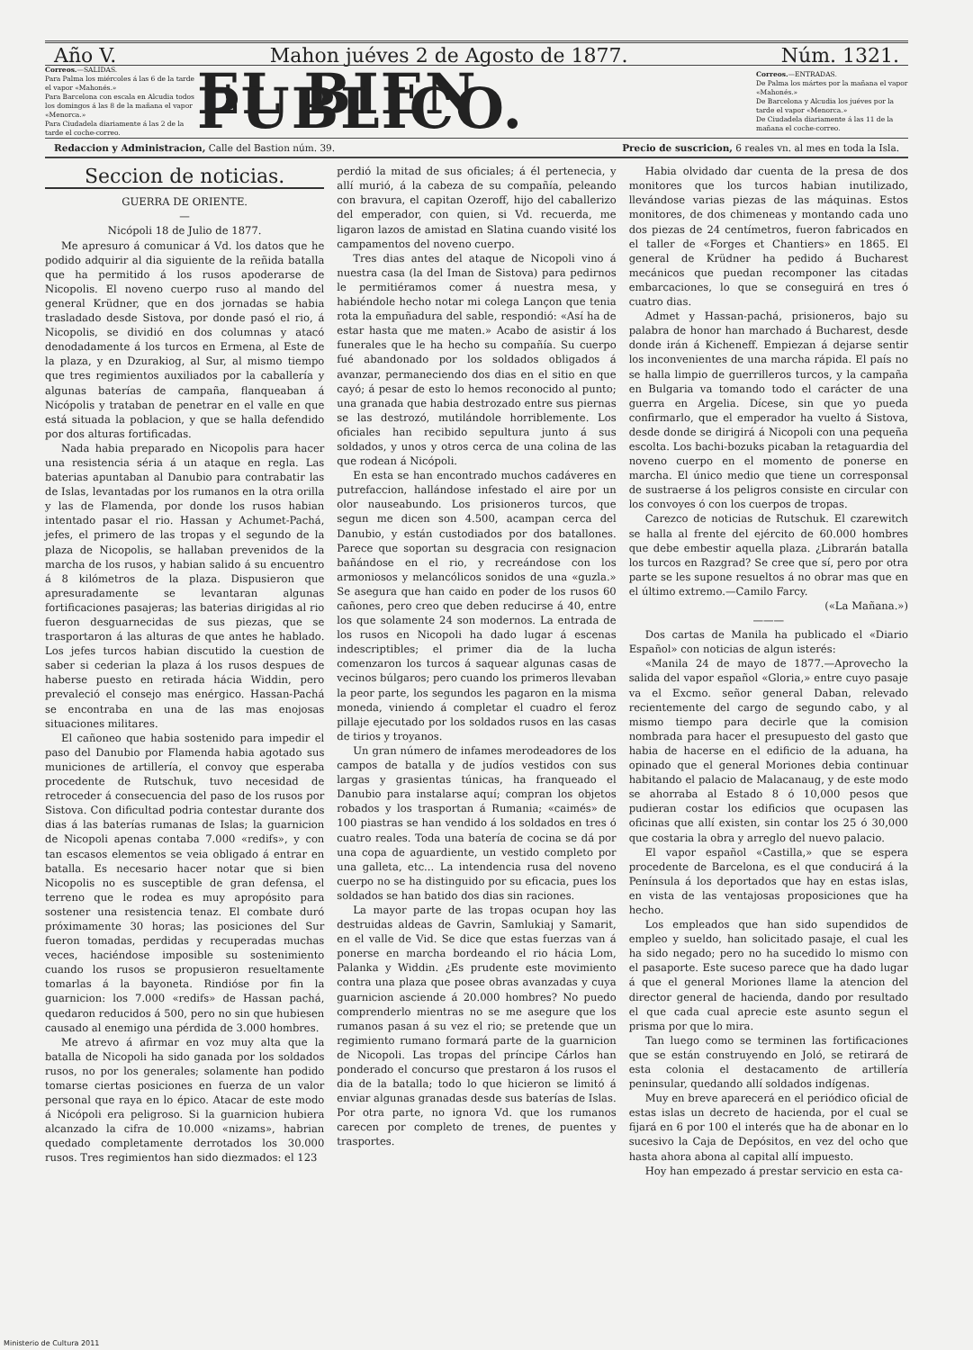Año V. Mahon juéves 2 de Agosto de 1877. Núm. 1321.
Correos.—SALIDAS.
Para Palma los miércoles á las 6 de la tarde el vapor «Mahonés.»
Para Barcelona con escala en Alcudia todos los domingos á las 8 de la mañana el vapor «Menorca.»
Para Ciudadela diariamente á las 2 de la tarde el coche-correo.
EL BIEN PUBLICO.
Correos.—ENTRADAS.
De Palma los mártes por la mañana el vapor «Mahonés.»
De Barcelona y Alcudia los juéves por la tarde el vapor «Menorca.»
De Ciudadela diariamente á las 11 de la mañana el coche-correo.
Redaccion y Administracion, Calle del Bastion núm. 39. Precio de suscricion, 6 reales vn. al mes en toda la Isla.
Seccion de noticias.
GUERRA DE ORIENTE.
—
Nicópoli 18 de Julio de 1877.
Me apresuro á comunicar á Vd. los datos que he podido adquirir al dia siguiente de la reñida batalla que ha permitido á los rusos apoderarse de Nicopolis. El noveno cuerpo ruso al mando del general Krüdner, que en dos jornadas se habia trasladado desde Sistova, por donde pasó el rio, á Nicopolis, se dividió en dos columnas y atacó denodadamente á los turcos en Ermena, al Este de la plaza, y en Dzurakiog, al Sur, al mismo tiempo que tres regimientos auxiliados por la caballería y algunas baterías de campaña, flanqueaban á Nicópolis y trataban de penetrar en el valle en que está situada la poblacion, y que se halla defendido por dos alturas fortificadas.
Nada habia preparado en Nicopolis para hacer una resistencia séria á un ataque en regla. Las baterias apuntaban al Danubio para contrabatir las de Islas, levantadas por los rumanos en la otra orilla y las de Flamenda, por donde los rusos habian intentado pasar el rio. Hassan y Achumet-Pachá, jefes, el primero de las tropas y el segundo de la plaza de Nicopolis, se hallaban prevenidos de la marcha de los rusos, y habian salido á su encuentro á 8 kilómetros de la plaza. Dispusieron que apresuradamente se levantaran algunas fortificaciones pasajeras; las baterias dirigidas al rio fueron desguarnecidas de sus piezas, que se trasportaron á las alturas de que antes he hablado. Los jefes turcos habian discutido la cuestion de saber si cederian la plaza á los rusos despues de haberse puesto en retirada hácia Widdin, pero prevaleció el consejo mas enérgico. Hassan-Pachá se encontraba en una de las mas enojosas situaciones militares.
El cañoneo que habia sostenido para impedir el paso del Danubio por Flamenda habia agotado sus municiones de artillería, el convoy que esperaba procedente de Rutschuk, tuvo necesidad de retroceder á consecuencia del paso de los rusos por Sistova. Con dificultad podria contestar durante dos dias á las baterías rumanas de Islas; la guarnicion de Nicopoli apenas contaba 7.000 «redifs», y con tan escasos elementos se veia obligado á entrar en batalla. Es necesario hacer notar que si bien Nicopolis no es susceptible de gran defensa, el terreno que le rodea es muy apropósito para sostener una resistencia tenaz. El combate duró próximamente 30 horas; las posiciones del Sur fueron tomadas, perdidas y recuperadas muchas veces, haciéndose imposible su sostenimiento cuando los rusos se propusieron resueltamente tomarlas á la bayoneta. Rindióse por fin la guarnicion: los 7.000 «redifs» de Hassan pachá, quedaron reducidos á 500, pero no sin que hubiesen causado al enemigo una pérdida de 3.000 hombres.
Me atrevo á afirmar en voz muy alta que la batalla de Nicopoli ha sido ganada por los soldados rusos, no por los generales; solamente han podido tomarse ciertas posiciones en fuerza de un valor personal que raya en lo épico. Atacar de este modo á Nicópoli era peligroso. Si la guarnicion hubiera alcanzado la cifra de 10.000 «nizams», habrian quedado completamente derrotados los 30.000 rusos. Tres regimientos han sido diezmados: el 123
perdió la mitad de sus oficiales; á él pertenecia, y allí murió, á la cabeza de su compañía, peleando con bravura, el capitan Ozeroff, hijo del caballerizo del emperador, con quien, si Vd. recuerda, me ligaron lazos de amistad en Slatina cuando visité los campamentos del noveno cuerpo.
Tres dias antes del ataque de Nicopoli vino á nuestra casa (la del Iman de Sistova) para pedirnos le permitiéramos comer á nuestra mesa, y habiéndole hecho notar mi colega Lançon que tenia rota la empuñadura del sable, respondió: «Así ha de estar hasta que me maten.» Acabo de asistir á los funerales que le ha hecho su compañía. Su cuerpo fué abandonado por los soldados obligados á avanzar, permaneciendo dos dias en el sitio en que cayó; á pesar de esto lo hemos reconocido al punto; una granada que habia destrozado entre sus piernas se las destrozó, mutilándole horriblemente. Los oficiales han recibido sepultura junto á sus soldados, y unos y otros cerca de una colina de las que rodean á Nicópoli.
En esta se han encontrado muchos cadáveres en putrefaccion, hallándose infestado el aire por un olor nauseabundo. Los prisioneros turcos, que segun me dicen son 4.500, acampan cerca del Danubio, y están custodiados por dos batallones. Parece que soportan su desgracia con resignacion bañándose en el rio, y recreándose con los armoniosos y melancólicos sonidos de una «guzla.» Se asegura que han caido en poder de los rusos 60 cañones, pero creo que deben reducirse á 40, entre los que solamente 24 son modernos. La entrada de los rusos en Nicopoli ha dado lugar á escenas indescriptibles; el primer dia de la lucha comenzaron los turcos á saquear algunas casas de vecinos búlgaros; pero cuando los primeros llevaban la peor parte, los segundos les pagaron en la misma moneda, viniendo á completar el cuadro el feroz pillaje ejecutado por los soldados rusos en las casas de tirios y troyanos.
Un gran número de infames merodeadores de los campos de batalla y de judíos vestidos con sus largas y grasientas túnicas, ha franqueado el Danubio para instalarse aquí; compran los objetos robados y los trasportan á Rumania; «caimés» de 100 piastras se han vendido á los soldados en tres ó cuatro reales. Toda una batería de cocina se dá por una copa de aguardiente, un vestido completo por una galleta, etc... La intendencia rusa del noveno cuerpo no se ha distinguido por su eficacia, pues los soldados se han batido dos dias sin raciones.
La mayor parte de las tropas ocupan hoy las destruidas aldeas de Gavrin, Samlukiaj y Samarit, en el valle de Vid. Se dice que estas fuerzas van á ponerse en marcha bordeando el rio hácia Lom, Palanka y Widdin. ¿Es prudente este movimiento contra una plaza que posee obras avanzadas y cuya guarnicion asciende á 20.000 hombres? No puedo comprenderlo mientras no se me asegure que los rumanos pasan á su vez el rio; se pretende que un regimiento rumano formará parte de la guarnicion de Nicopoli. Las tropas del príncipe Cárlos han ponderado el concurso que prestaron á los rusos el dia de la batalla; todo lo que hicieron se limitó á enviar algunas granadas desde sus baterías de Islas. Por otra parte, no ignora Vd. que los rumanos carecen por completo de trenes, de puentes y trasportes.
Habia olvidado dar cuenta de la presa de dos monitores que los turcos habian inutilizado, llevándose varias piezas de las máquinas. Estos monitores, de dos chimeneas y montando cada uno dos piezas de 24 centímetros, fueron fabricados en el taller de «Forges et Chantiers» en 1865. El general de Krüdner ha pedido á Bucharest mecánicos que puedan recomponer las citadas embarcaciones, lo que se conseguirá en tres ó cuatro dias.
Admet y Hassan-pachá, prisioneros, bajo su palabra de honor han marchado á Bucharest, desde donde irán á Kicheneff. Empiezan á dejarse sentir los inconvenientes de una marcha rápida. El país no se halla limpio de guerrilleros turcos, y la campaña en Bulgaria va tomando todo el carácter de una guerra en Argelia. Dícese, sin que yo pueda confirmarlo, que el emperador ha vuelto á Sistova, desde donde se dirigirá á Nicopoli con una pequeña escolta. Los bachi-bozuks picaban la retaguardia del noveno cuerpo en el momento de ponerse en marcha. El único medio que tiene un corresponsal de sustraerse á los peligros consiste en circular con los convoyes ó con los cuerpos de tropas.
Carezco de noticias de Rutschuk. El czarewitch se halla al frente del ejército de 60.000 hombres que debe embestir aquella plaza. ¿Librarán batalla los turcos en Razgrad? Se cree que sí, pero por otra parte se les supone resueltos á no obrar mas que en el último extremo.—Camilo Farcy.
(«La Mañana.»)
———
Dos cartas de Manila ha publicado el «Diario Español» con noticias de algun isterés:
«Manila 24 de mayo de 1877.—Aprovecho la salida del vapor español «Gloria,» entre cuyo pasaje va el Excmo. señor general Daban, relevado recientemente del cargo de segundo cabo, y al mismo tiempo para decirle que la comision nombrada para hacer el presupuesto del gasto que habia de hacerse en el edificio de la aduana, ha opinado que el general Moriones debia continuar habitando el palacio de Malacanaug, y de este modo se ahorraba al Estado 8 ó 10,000 pesos que pudieran costar los edificios que ocupasen las oficinas que allí existen, sin contar los 25 ó 30,000 que costaria la obra y arreglo del nuevo palacio.
El vapor español «Castilla,» que se espera procedente de Barcelona, es el que conducirá á la Península á los deportados que hay en estas islas, en vista de las ventajosas proposiciones que ha hecho.
Los empleados que han sido supendidos de empleo y sueldo, han solicitado pasaje, el cual les ha sido negado; pero no ha sucedido lo mismo con el pasaporte. Este suceso parece que ha dado lugar á que el general Moriones llame la atencion del director general de hacienda, dando por resultado el que cada cual aprecie este asunto segun el prisma por que lo mira.
Tan luego como se terminen las fortificaciones que se están construyendo en Joló, se retirará de esta colonia el destacamento de artillería peninsular, quedando allí soldados indígenas.
Muy en breve aparecerá en el periódico oficial de estas islas un decreto de hacienda, por el cual se fijará en 6 por 100 el interés que ha de abonar en lo sucesivo la Caja de Depósitos, en vez del ocho que hasta ahora abona al capital allí impuesto.
Hoy han empezado á prestar servicio en esta ca-
Ministerio de Cultura 2011